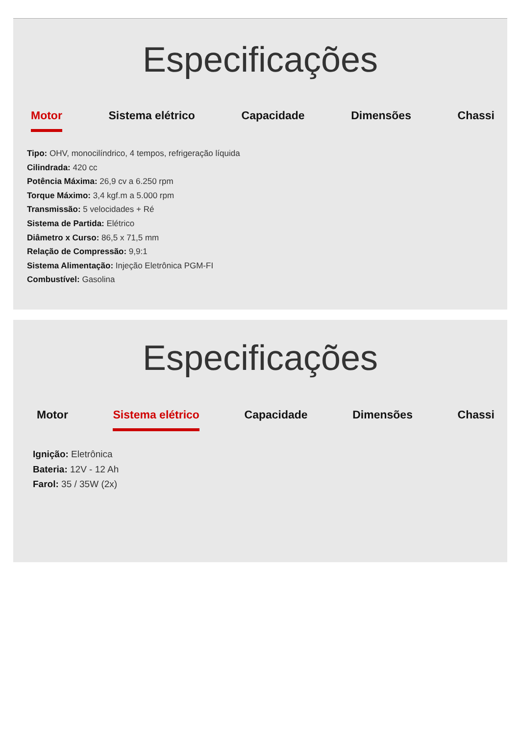Especificações
Motor Sistema elétrico Capacidade Dimensões Chassi
Tipo: OHV, monocilíndrico, 4 tempos, refrigeração líquida
Cilindrada: 420 cc
Potência Máxima: 26,9 cv a 6.250 rpm
Torque Máximo: 3,4 kgf.m a 5.000 rpm
Transmissão: 5 velocidades + Ré
Sistema de Partida: Elétrico
Diâmetro x Curso: 86,5 x 71,5 mm
Relação de Compressão: 9,9:1
Sistema Alimentação: Injeção Eletrônica PGM-FI
Combustível: Gasolina
Especificações
Motor Sistema elétrico Capacidade Dimensões Chassi
Ignição: Eletrônica
Bateria: 12V - 12 Ah
Farol: 35 / 35W (2x)